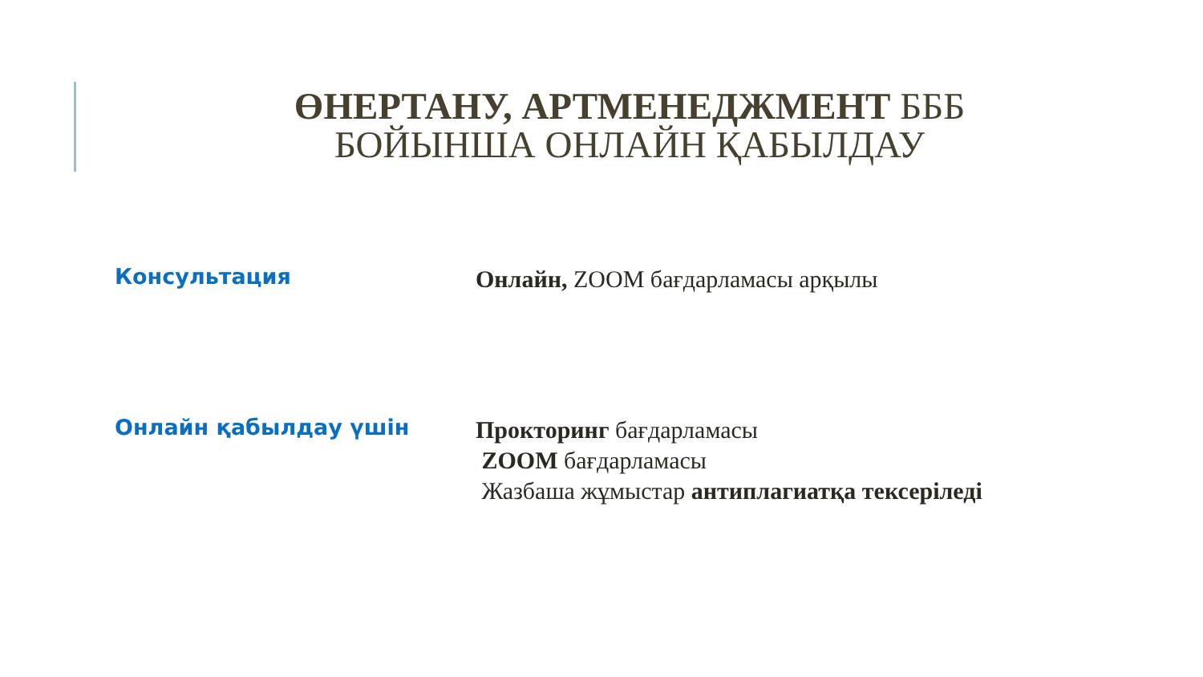ӨНЕРТАНУ, АРТМЕНЕДЖМЕНТ БББ
БОЙЫНША ОНЛАЙН ҚАБЫЛДАУ
Консультация
Онлайн, ZOOM бағдарламасы арқылы
Онлайн қабылдау үшін
Прокторинг бағдарламасы
ZOOM бағдарламасы
Жазбаша жұмыстар антиплагиатқа тексеріледі